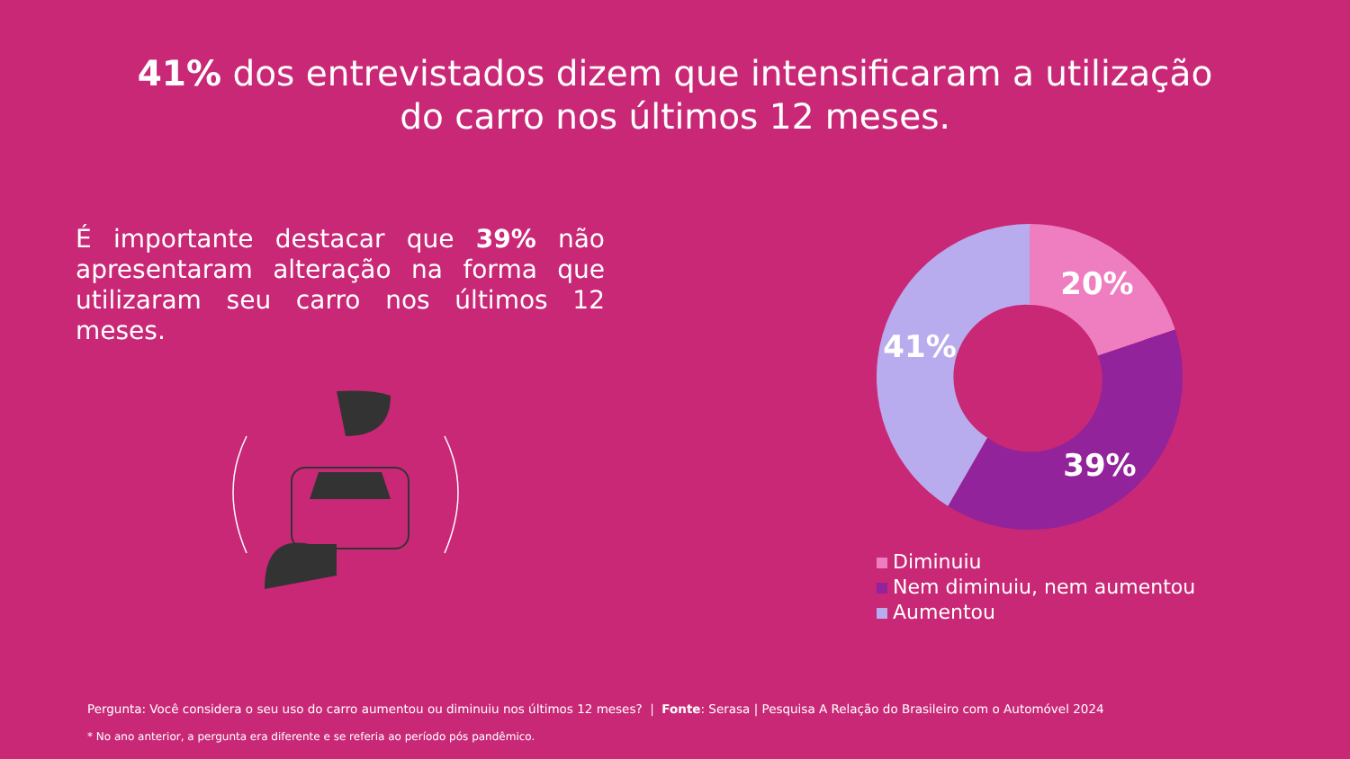41% dos entrevistados dizem que intensificaram a utilização
do carro nos últimos 12 meses.
É importante destacar que 39% não apresentaram alteração na forma que utilizaram seu carro nos últimos 12 meses.
20%
39%
41%
Diminuiu
Nem diminuiu, nem aumentou
Aumentou
Pergunta: Você considera o seu uso do carro aumentou ou diminuiu nos últimos 12 meses? | Fonte: Serasa | Pesquisa A Relação do Brasileiro com o Automóvel 2024
* No ano anterior, a pergunta era diferente e se referia ao período pós pandêmico.